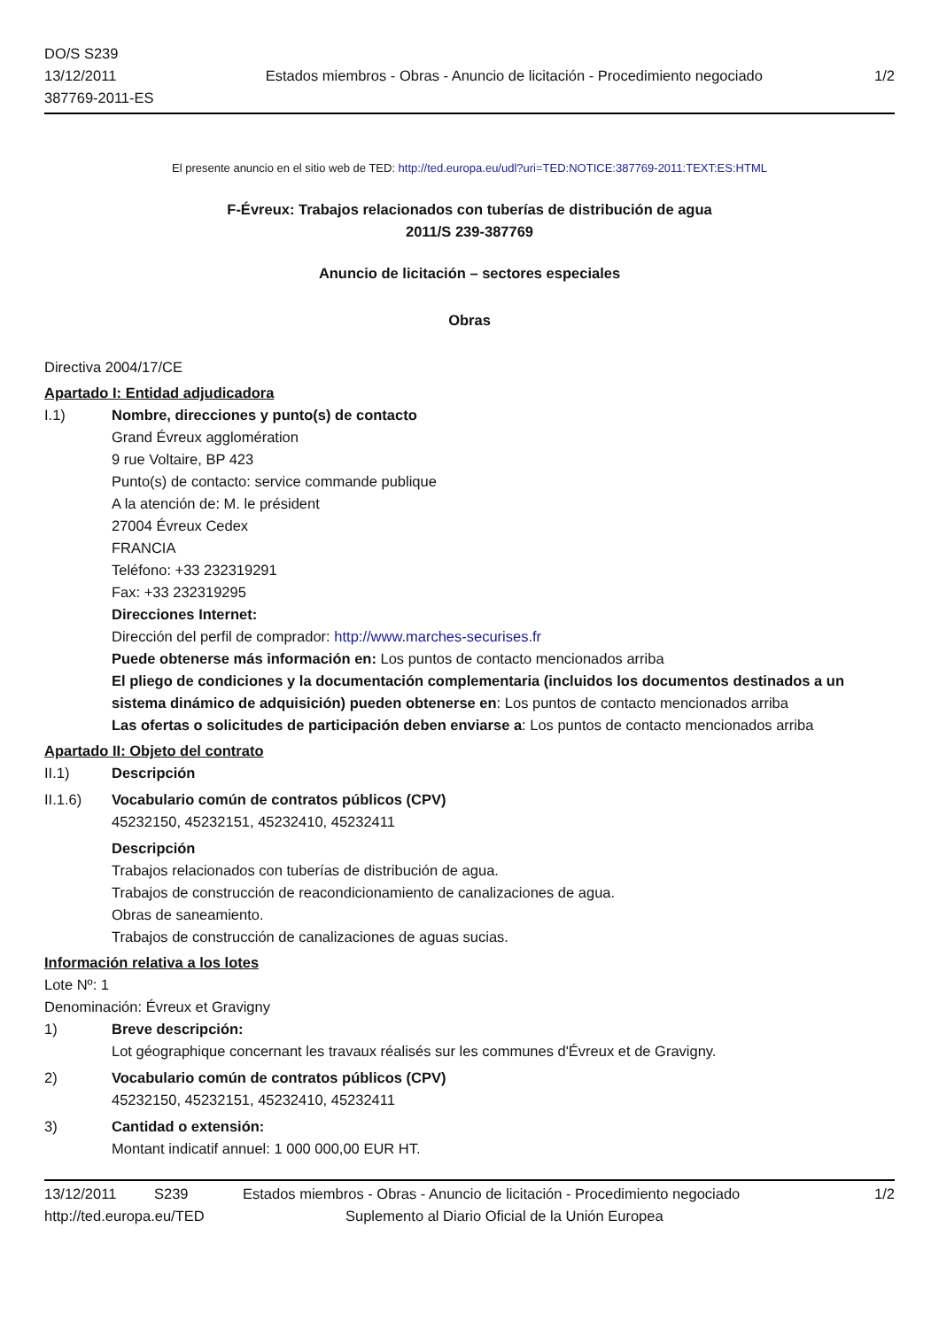DO/S S239
13/12/2011
387769-2011-ES
Estados miembros - Obras - Anuncio de licitación - Procedimiento negociado
1/2
El presente anuncio en el sitio web de TED: http://ted.europa.eu/udl?uri=TED:NOTICE:387769-2011:TEXT:ES:HTML
F-Évreux: Trabajos relacionados con tuberías de distribución de agua
2011/S 239-387769
Anuncio de licitación – sectores especiales
Obras
Directiva 2004/17/CE
Apartado I: Entidad adjudicadora
I.1) Nombre, direcciones y punto(s) de contacto
Grand Évreux agglomération
9 rue Voltaire, BP 423
Punto(s) de contacto: service commande publique
A la atención de: M. le président
27004 Évreux Cedex
FRANCIA
Teléfono: +33 232319291
Fax: +33 232319295
Direcciones Internet:
Dirección del perfil de comprador: http://www.marches-securises.fr
Puede obtenerse más información en: Los puntos de contacto mencionados arriba
El pliego de condiciones y la documentación complementaria (incluidos los documentos destinados a un sistema dinámico de adquisición) pueden obtenerse en: Los puntos de contacto mencionados arriba
Las ofertas o solicitudes de participación deben enviarse a: Los puntos de contacto mencionados arriba
Apartado II: Objeto del contrato
II.1) Descripción
II.1.6) Vocabulario común de contratos públicos (CPV)
45232150, 45232151, 45232410, 45232411
Descripción
Trabajos relacionados con tuberías de distribución de agua.
Trabajos de construcción de reacondicionamiento de canalizaciones de agua.
Obras de saneamiento.
Trabajos de construcción de canalizaciones de aguas sucias.
Información relativa a los lotes
Lote Nº: 1
Denominación: Évreux et Gravigny
1) Breve descripción:
Lot géographique concernant les travaux réalisés sur les communes d'Évreux et de Gravigny.
2) Vocabulario común de contratos públicos (CPV)
45232150, 45232151, 45232410, 45232411
3) Cantidad o extensión:
Montant indicatif annuel: 1 000 000,00 EUR HT.
13/12/2011 S239 Estados miembros - Obras - Anuncio de licitación - Procedimiento negociado 1/2
http://ted.europa.eu/TED Suplemento al Diario Oficial de la Unión Europea